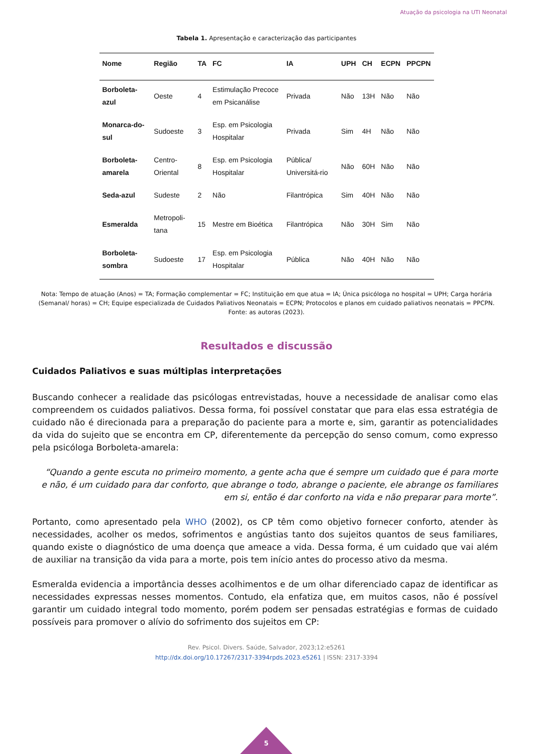Atuação da psicologia na UTI Neonatal
Tabela 1. Apresentação e caracterização das participantes
| Nome | Região | TA | FC | IA | UPH | CH | ECPN | PPCPN |
| --- | --- | --- | --- | --- | --- | --- | --- | --- |
| Borboleta-azul | Oeste | 4 | Estimulação Precoce em Psicanálise | Privada | Não | 13H | Não | Não |
| Monarca-do-sul | Sudoeste | 3 | Esp. em Psicologia Hospitalar | Privada | Sim | 4H | Não | Não |
| Borboleta-amarela | Centro-Oriental | 8 | Esp. em Psicologia Hospitalar | Pública/ Universitá-rio | Não | 60H | Não | Não |
| Seda-azul | Sudeste | 2 | Não | Filantrópica | Sim | 40H | Não | Não |
| Esmeralda | Metropoli-tana | 15 | Mestre em Bioética | Filantrópica | Não | 30H | Sim | Não |
| Borboleta-sombra | Sudoeste | 17 | Esp. em Psicologia Hospitalar | Pública | Não | 40H | Não | Não |
Nota: Tempo de atuação (Anos) = TA; Formação complementar = FC; Instituição em que atua = IA; Única psicóloga no hospital = UPH; Carga horária (Semanal/ horas) = CH; Equipe especializada de Cuidados Paliativos Neonatais = ECPN; Protocolos e planos em cuidado paliativos neonatais = PPCPN.
Fonte: as autoras (2023).
Resultados e discussão
Cuidados Paliativos e suas múltiplas interpretações
Buscando conhecer a realidade das psicólogas entrevistadas, houve a necessidade de analisar como elas compreendem os cuidados paliativos. Dessa forma, foi possível constatar que para elas essa estratégia de cuidado não é direcionada para a preparação do paciente para a morte e, sim, garantir as potencialidades da vida do sujeito que se encontra em CP, diferentemente da percepção do senso comum, como expresso pela psicóloga Borboleta-amarela:
“Quando a gente escuta no primeiro momento, a gente acha que é sempre um cuidado que é para morte e não, é um cuidado para dar conforto, que abrange o todo, abrange o paciente, ele abrange os familiares em si, então é dar conforto na vida e não preparar para morte”.
Portanto, como apresentado pela WHO (2002), os CP têm como objetivo fornecer conforto, atender às necessidades, acolher os medos, sofrimentos e angústias tanto dos sujeitos quantos de seus familiares, quando existe o diagnóstico de uma doença que ameace a vida. Dessa forma, é um cuidado que vai além de auxiliar na transição da vida para a morte, pois tem início antes do processo ativo da mesma.
Esmeralda evidencia a importância desses acolhimentos e de um olhar diferenciado capaz de identificar as necessidades expressas nesses momentos. Contudo, ela enfatiza que, em muitos casos, não é possível garantir um cuidado integral todo momento, porém podem ser pensadas estratégias e formas de cuidado possíveis para promover o alívio do sofrimento dos sujeitos em CP:
Rev. Psicol. Divers. Saúde, Salvador, 2023;12:e5261
http://dx.doi.org/10.17267/2317-3394rpds.2023.e5261 | ISSN: 2317-3394
5